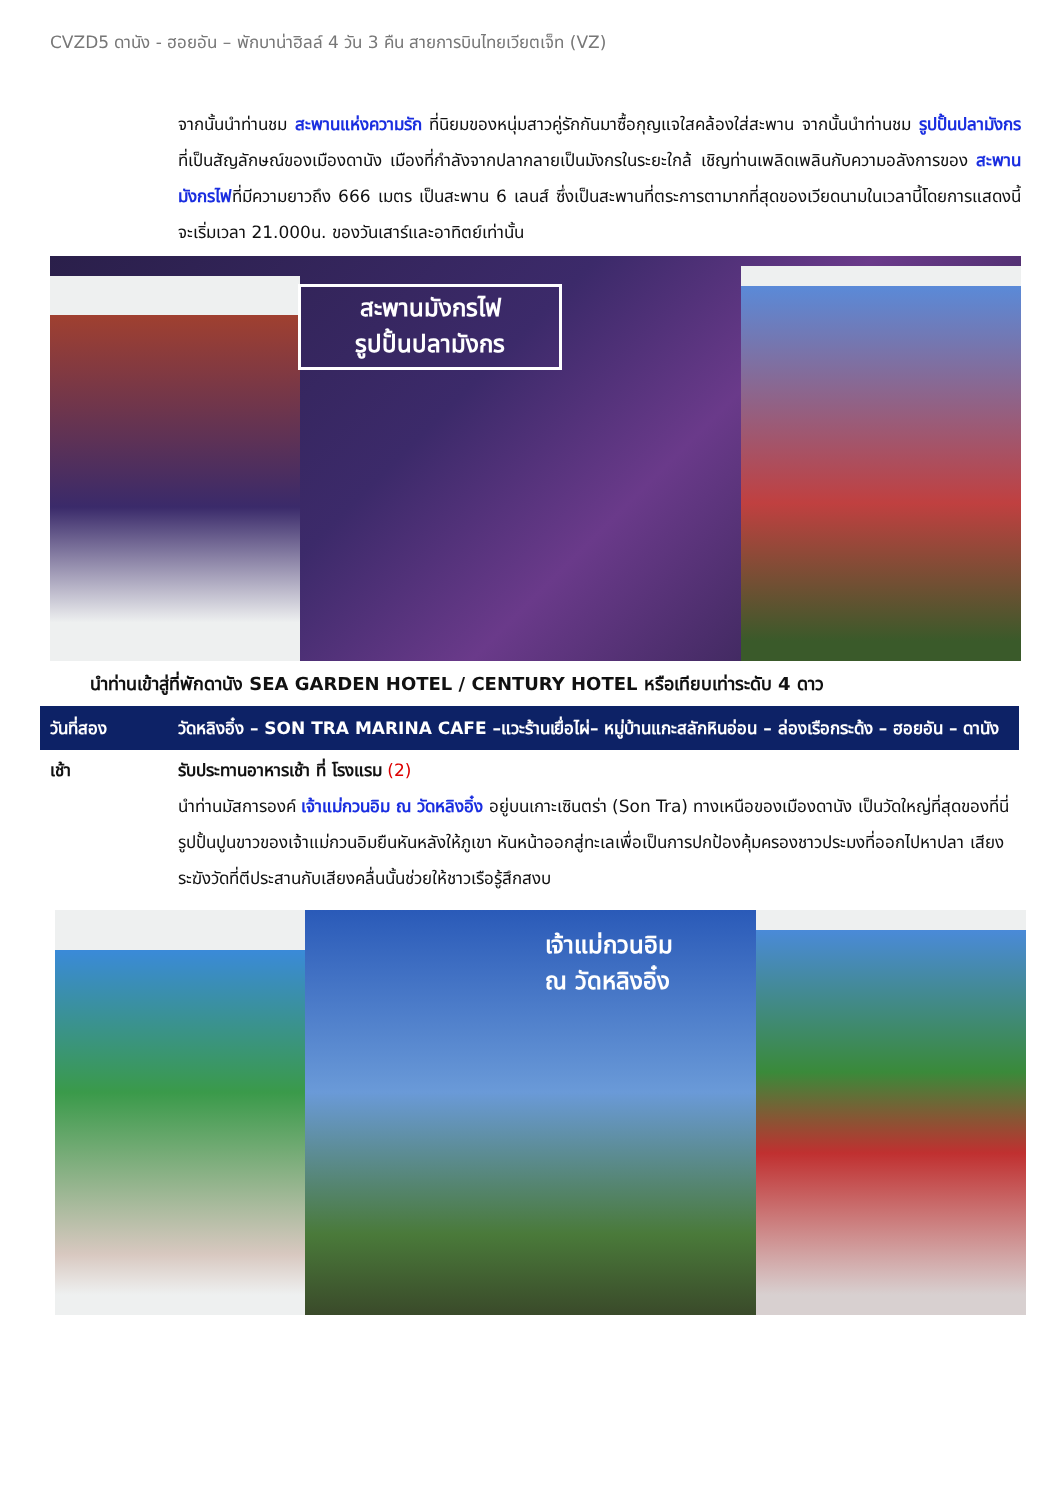CVZD5 ดานัง - ฮอยอัน – พักบาน่าฮิลล์ 4 วัน 3 คืน สายการบินไทยเวียตเจ็ท (VZ)
จากนั้นนำท่านชม สะพานแห่งความรัก ที่นิยมของหนุ่มสาวคู่รักกันมาซื้อกุญแจใสคล้องใส่สะพาน จากนั้นนำท่านชม รูปปั้นปลามังกร ที่เป็นสัญลักษณ์ของเมืองดานัง เมืองที่กำลังจากปลากลายเป็นมังกรในระยะใกล้ เชิญท่านเพลิดเพลินกับความอลังการของ สะพานมังกรไฟที่มีความยาวถึง 666 เมตร เป็นสะพาน 6 เลนส์ ซึ่งเป็นสะพานที่ตระการตามากที่สุดของเวียดนามในเวลานี้โดยการแสดงนี้จะเริ่มเวลา 21.000น. ของวันเสาร์และอาทิตย์เท่านั้น
สะพานมังกรไฟ
รูปปั้นปลามังกร
นำท่านเข้าสู่ที่พักดานัง SEA GARDEN HOTEL / CENTURY HOTEL หรือเทียบเท่าระดับ 4 ดาว
วันที่สอง วัดหลิงอิ๋ง – SON TRA MARINA CAFE –แวะร้านเยื่อไผ่– หมู่บ้านแกะสลักหินอ่อน – ล่องเรือกระด้ง – ฮอยอัน – ดานัง
เช้า รับประทานอาหารเช้า ที่ โรงแรม (2)
นำท่านมัสการองค์ เจ้าแม่กวนอิม ณ วัดหลิงอิ๋ง อยู่บนเกาะเซินตร่า (Son Tra) ทางเหนือของเมืองดานัง เป็นวัดใหญ่ที่สุดของที่นี่ รูปปั้นปูนขาวของเจ้าแม่กวนอิมยืนหันหลังให้ภูเขา หันหน้าออกสู่ทะเลเพื่อเป็นการปกป้องคุ้มครองชาวประมงที่ออกไปหาปลา เสียงระฆังวัดที่ตีประสานกับเสียงคลื่นนั้นช่วยให้ชาวเรือรู้สึกสงบ
เจ้าแม่กวนอิม
ณ วัดหลิงอิ๋ง